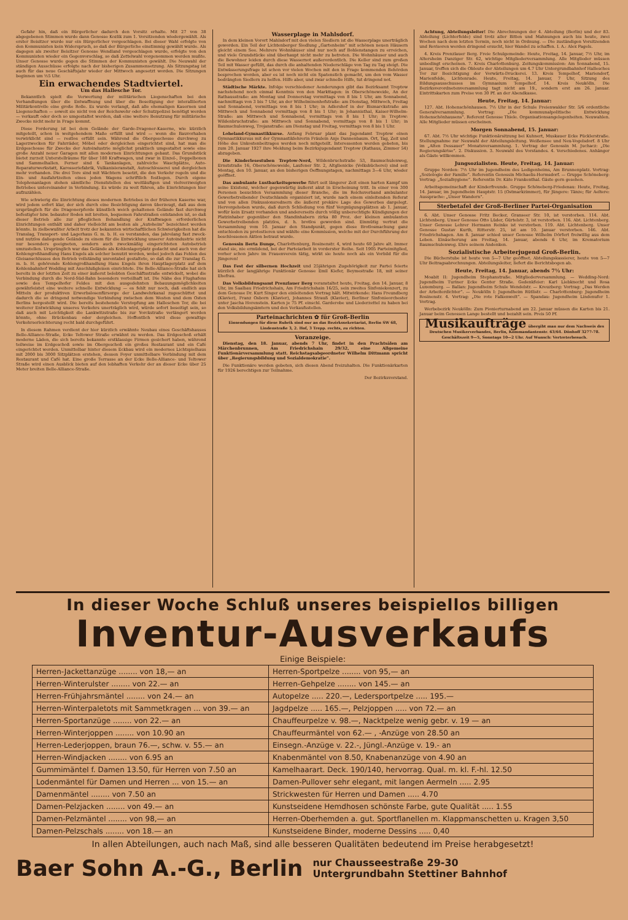Gefahr hin, daß ein Bürgerlicher dadurch den Vorsitz erhalte. Mit 27 von 38 abgegebenen Stimmen wurde dann Genosse Kozlik zum 1. Vorsitzenden wiedergewählt. Als erster Beisitzer wurde nur ein Bürgerlicher vorgeschlagen. Bei dieser Wahl erfolgte von den Kommunisten kein Widerspruch, so daß der Bürgerliche einstimmig gewählt wurde. Als dagegen als zweiter Beisitzer Genosse Wendland vorgeschlagen wurde, erfolgte von den Kommunisten wieder ein Gegenvorschlag, so daß Zettelwahl vorgenommen werden mußte. Unser Genosse wurde gegen die Stimmen der Kommunisten gewählt. Die Neuwahl der ständigen Ausschüsse erfolgte nach der bisherigen Zusammensetzung. Als Sitzungstag ist auch für das neue Geschäftsjahr wieder der Mittwoch angesetzt worden. Die Sitzungen beginnen um ½5 Uhr.
Ein erwachendes Stadtviertel.
Um das Hallesche Tor.
Bekanntlich spielt die Verwertung der militärischen Liegenschaften bei den Verhandlungen über die Entwaffnung und über die Beseitigung der interalliierten Militärkontrolle eine große Rolle. Es wurde verlangt, daß alle ehemaligen Kasernen und Liegenschaften — soweit sie nicht von der Reichswehr oder Schutzpolizei benötigt werden — verkauft oder doch so umgestaltet werden, daß eine weitere Benutzung für militärische Zwecke nicht mehr in Frage kommt.
Diese Forderung ist bei dem Gelände der Garde-Dragoner-Kaserne, wie kürzlich mitgeteilt, schon in weitgehendem Maße erfüllt und wird — wenn die Bauvorhaben verwirklicht sind — restlos erfüllt sein. Während die Obergeschosse durchweg zu Lagerzwecken für Fahrräder, Möbel oder dergleichen eingerichtet sind, hat man die Erdgeschosse für Zwecke der Autoindustrie möglichst praktisch umgestaltet sowie eine große Anzahl neuer Garagen mit allen modernen Einrichtungen gebaut. Das Grundstück bietet zurzeit Unterstellräume für über 180 Kraftwagen, und zwar in Einzel-, Doppelboxen und Sammelhallen. Ferner sind 6 Tankanlagen, zahlreiche Waschplätze, Auto-Reparaturwerkstatt, Karosseriefabrik, Vulkanisieranstalt, Autoschlosserei und dergleichen mehr vorhanden. Die drei Tore sind mit Wächtern besetzt, die den Verkehr regeln und die Ein- und Ausfahrtzeiten eines jeden Wagens schriftlich festlegen. Durch eigene Telephonanlagen stehen sämtliche Dienststellen des weitläufigen und vielverzweigten Betriebes untereinander in Verbindung. Es würde zu weit führen, alle Einrichtungen hier aufzuzählen.
Wie schwierig die Einrichtung dieses modernen Betriebes in der früheren Kaserne war, wird jedem sofort klar, der sich durch eine Besichtigung davon überzeugt, daß aus dem ursprünglich für die Dragonerpferde künstlich weich gehaltenen Gelände fast durchweg befestigter bzw. bebauter Boden mit breiten, bequemen Fahrstraßen entstanden ist, so daß dieser Betrieb alle zur pfleglichen Behandlung der Kraftwagen erforderlichen Einrichtungen enthält und daher vielleicht am besten als „Autoheim“ bezeichnet werden könnte. In zielbewußter Arbeit trotz der bekannten wirtschaftlichen Schwierigkeiten hat die Translag, Transport- und Lagerhaus G. m. b. H. es verstanden, das jahrelang fast zweck- und nutzlos daliegende Gelände zu einem für die Entwicklung unserer Autoindustrie nicht nur besonders geeigneten, sondern auch zweckmäßig eingerichteten Autobetrieb umzustellen. Ursprünglich war das Gelände als Kohlenlagerplatz gedacht und auch von der Kohlengroßhandlung Hans Engels als solcher benutzt worden, wobei jedoch das Fehlen des Gleisanschlusses den Betrieb vollständig unrentabel gestaltete, so daß die zur Translag G. m. b. H. gehörende Kohlengroßhandlung Hans Engels ihren Hauptlagerplatz auf dem Kohlenbahnhof Wedding mit Anschlußgleisen einrichtete. Die Belle-Alliance-Straße hat sich bereits in der letzten Zeit zu einer äußerst belebten Geschäftsstraße entwickelt, wobei die Verbindung durch die Nord-Süd-Bahn besonders vorteilhaft ist. Die Nähe des Flughafens sowie des Tempelhofer Feldes mit den ausgedehnten Bebauungsmöglichkeiten gewährleistet eine weitere schnelle Entwicklung — es fehlt nur noch, daß endlich aus Mitteln der produktiven Erwerbslosenfürsorge der Landwehrkanal zugeschüttet und dadurch die so dringend notwendige Verbindung zwischen dem Westen und dem Osten Berlins hergestellt wird. Die bereits bestehende Verstopfung am Halleschen Tor, die bei weiterer Entwicklung unseres Verkehrs unerträglich wird, würde sofort beseitigt sein, so daß auch mit Leichtigkeit die Lankwitzstraße bis zur Yorckstraße verlängert werden könnte, ohne Brückenbau oder dergleichen. Hoffentlich wird diese gewaltige Verkehrserleichterung recht bald durchgeführt.
In diesem Rahmen verdient der hier kürzlich erwähnte Neubau eines Geschäftshauses Belle-Alliance-Straße, Ecke Teltower Straße erwähnt zu werden. Das Erdgeschoß erhält moderne Läden, die sich bereits bekannte erstklassige Firmen gesichert haben, während teilweise im Erdgeschoß sowie im Obergeschoß ein großes Restaurant und ein Café eingerichtet werden. Unmittelbar hinter diesem Eckbau wird ein modernes Lichtspielhaus mit 2000 bis 3000 Sitzplätzen erstehen, dessen Foyer unmittelbare Verbindung mit dem Restaurant und Café hat. Eine große Terrasse an der Ecke Belle-Alliance- und Teltower Straße wird einen Ausblick bieten auf den lebhaften Verkehr der an dieser Ecke über 25 Meter breiten Belle-Alliance-Straße.
Wasserplage in Mahlsdorf.
In dem kleinen Vorort Mahlsdorf mit den vielen Siedlern ist die Wasserplage unerträglich geworden. Ein Teil der Lichtenberger Siedlung „Gartenheim“ mit schönen neuen Häusern gleicht einem See. Mehrere Wohnhäuser sind nur noch auf Bohlenstangen zu erreichen, und viele Grundstücke sind überhaupt nicht mehr zu betreten. Die Wohnhäuser und auch die Bewohner leiden durch diese Wassernot außerordentlich. Die Keller sind zum großen Teil mit Wasser gefüllt, das durch die anhaltenden Niederschläge von Tag zu Tag steigt. Die Entwässerungsfrage ist schon vor vielen Wochen mit den in Frage kommenden Behörden besprochen worden, aber es ist noch nicht ein Spatenstich gemacht, um den vom Wasser bedrängten Siedlern zu helfen. Hilfe aber, und zwar schnelle Hilfe, tut dringend not.
Städtische Märkte. Infolge verschiedener Aenderungen gibt das Bezirksamt Treptow nachstehend noch einmal Kenntnis von den Markttagen: in Oberschöneweide, An der Rathausstraße: am Montag und Donnerstag vormittags von 8 bis 1 Uhr, am Sonnabend, nachmittags von 3 bis 7 Uhr, an der Wilhelminenhofstraße: am Dienstag, Mittwoch, Freitag und Sonnabend, vormittags von 8 bis 1 Uhr; in Adlershof in der Bismarckstraße am Mittwoch und Sonnabend vormittags von 8 bis 1 Uhr; in Johannisthal, Kaiser-Wilhelm-Straße: am Mittwoch und Sonnabend, vormittags von 8 bis 1 Uhr; in Treptow: Wildenbruchstraße: am Mittwoch und Sonnabend, vormittags von 8 bis 1 Uhr; in Baumschulenweg, Trojanstraße: am Dienstag und Freitag, vormittags von 8 bis 1 Uhr.
Loheland-Gymnastikkurse. Anfang Februar plant das Jugendamt Treptow einen Gymnastikkursus mit der Gymnastiklehrerin Fräulein Anje Dannenbaum. Ort, Tag, Zeit und Höhe des Unkostenbeitrages werden noch mitgeteilt. Interessenten werden gebeten, bis zum 20. Januar 1927 ihre Meldung beim Bezirksjugendamt Treptow (Rathaus, Zimmer 54) abzugeben.
Die Kinderlesestuben Treptow-Nord, Wildenbruchstraße 53, Baumschulenweg, Ernststraße 16, Oberschöneweide, Laufener Str. 2, Altglienicke (Volksbücherei) sind seit Montag, den 10. Januar, an den bisherigen Oeffnungstagen, nachmittags 3—6 Uhr, wieder geöffnet.
Das ambulante Lustbarkeitsgewerbe führt seit längerer Zeit einen harten Kampf um seine Existenz, welcher gegenwärtig äußerst akut in Erscheinung tritt. In einer von 300 Personen besuchten Versammlung dieser Branche, die im Reichsverband ambulanter Gewerbetreibender Deutschlands organisiert ist, wurde nach einem einleitenden Referat und von allen Diskussionsrednern die äußerst prekäre Lage des Gewerbes dargelegt. Hervorgehoben wurde, daß durch Schließung von fünf Vergnügungsplätzen ab 1. Januar, wofür kein Ersatz vorhanden und andererseits durch völlig unberechtigte Kündigungen der Platzinhaber gegenüber den Standinhabern zirka 80 Proz. der kleinen ambulanten Gewerbetreibenden platzlos, d. h. brotlos geworden sind. Einmütig vertrat die Versammlung vom 10. Januar den Standpunkt, gegen diese Brotlosmachung ganz entschieden zu protestieren und wählte eine Kommission, welche mit der Durchführung der beschlossenen Aktion betraut wurde.
Genossin Berta Bunge, Charlottenburg, Rosinenstr. 4, wird heute 60 Jahre alt. Immer stand sie, nie ermüdend, bei der Parteiarbeit in vorderster Reihe. Seit 1905 Parteimitglied, vorher schon Jahre im Frauenverein tätig, wirkt sie heute noch als ein Vorbild für die Jüngeren!
Das Fest der silbernen Hochzeit und 25jährigen Zugehörigkeit zur Partei feierte kürzlich der langjährige Funktionär Genosse Emil Kiefer, Beymestraße 18, mit seiner Ehefrau.
Das Volksbildungsamt Prenzlauer Berg veranstaltet heute, Freitag, den 14. Januar, 8 Uhr, im Saalbau Friedrichshain, Am Friedrichshain 16/25, sein zweites Sinfoniekonzert, zu dem Genosse Dr. Kurt Singer den einleitenden Vortrag hält. Mitwirkende: Hans Freundberg (Klavier), Franz Osborn (Klavier), Johannes Strauß (Klavier), Berliner Sinfonieorchester unter Jascha Horenstein. Karten je 75 Pf. einschl. Garderobe und Liederzettel zu haben bei den Volksbildungsämtern und den Verkaufsstellen.
Parteinachrichten ✿ für Groß-Berlin
Einsendungen für diese Rubrik sind nur an das Bezirkssekretariat, Berlin SW 68, Lindenstraße 3, 2. Hof, 3 Trepp. rechts, zu richten.
Voranzeige.
Dienstag, den 18. Januar, abends 7 Uhr, findet in den Prachtsälen am Märchenbrunnen, Am Friedrichshain 29/32, eine Allgemeine Funktionärversammlung statt. Reichstagsabgeordneter Wilhelm Dittmann spricht über „Regierungsbildung und Sozialdemokratie“.
Die Funktionäre werden gebeten, sich diesen Abend freizuhalten. Die Funktionärkarten für 1926 berechtigen zur Teilnahme.
Der Bezirksvorstand.
Achtung, Abteilungsleiter! Die Abrechnungen der 4. Abteilung (Berlin) und der 83. Abteilung (Lichterfelde) sind trotz aller Bitten und Mahnungen auch bis heute, zwei Wochen nach dem letzten Termin, noch nicht in Ordnung. — Die zuständigen Vorsitzenden und Revisoren werden dringend ersucht, hier Wandel zu schaffen. I. A.: Alex Pagels.
4. Kreis Prenzlauer Berg. Freie Schulgemeinde: Heute, Freitag, 14. Januar, 7½ Uhr, im Altersheim Danziger Str. 62, wichtige Mitgliederversammlung. Alle Mitglieder müssen unbedingt erscheinen. 7. Kreis Charlottenburg. Zeitungskommission: Am Sonnabend, 15. Januar, treffen sich die Obleute der Abteilungen um 4.7 Uhr Untergrundbahnhof Hallesches Tor zur Besichtigung der Vorwärts-Druckerei. 13. Kreis Tempelhof, Mariendorf, Marienfelde, Lichtenrade. Heute, Freitag, 14. Januar, 7 Uhr, Sitzung des Bildungsausschusses im Gymnasium Tempelhof. 14. Kreis Neukölln. Die Bezirksverordnetenversammlung tagt nicht am 19., sondern erst am 26. Januar. Eintrittskarten zum Preise von 30 Pf. an der Abendkasse.
Heute, Freitag, 14. Januar:
127. Abt. Hohenschönhausen. 7½ Uhr in der Schule Freienwalder Str. 5/6 ordentliche Generalversammlung. Vortrag: „Die kommunalpolitische Entwicklung Hohenschönhausens“. Referent Genosse Thiele. Organisationsangelegenheiten. Neuwahlen. Alle Mitglieder müssen erscheinen.
Morgen Sonnabend, 15. Januar:
67. Abt. 7½ Uhr wichtige Funktionärsitzung bei Kuhnert, Muskauer Ecke Pücklerstraße. Stellungnahme zur Neuwahl der Abteilungsleitung. Weißensee und Neu-Vogelsdorf. 8 Uhr im „Alten Dessauer“ Monatsversammlung. 1. Vortrag der Genossin M. Juchacz: „Die Regierungskrise“. 2. Diskussion. 3. Neuwahl des Vorstandes. 4. Verschiedenes. Anhänger als Gäste willkommen.
Jungsozialisten. Heute, Freitag, 14. Januar:
Gruppe Norden: 7½ Uhr im Jugendheim des Ledigenheims, Am Brunnenplatz. Vortrag: „Soziologie der Familie“. Referentin Genossin Michaelis-Hermsdorf. — Gruppe Schöneberg: Vortrag: „Sozialhygiene“. Referentin Dr. Käte Frankenthal. Gäste gern gesehen.
Arbeitsgemeinschaft der Kinderfreunde. Gruppe Schöneberg-Friedenau: Heute, Freitag, 14. Januar, im Jugendheim Hauptstr. 15 (Ostmarkzimmer), für Jüngere: Tänze; für Aeltere: Aussprache: „Unser Wandern“.
Sterbetafel der Groß-Berliner Partei-Organisation
6. Abt. Unser Genosse Fritz Becker, Granseer Str. 10, ist verstorben. 114. Abt. Lichtenberg. Unser Genosse Otto Lüder, Gürtelstr. 3, ist verstorben. 116. Abt. Lichtenberg. Unser Genosse Lehrer Hermann Reinke ist verstorben. 119. Abt. Lichtenberg. Unser Genosse Gustav Kurth, Ritterstr. 25, ist am 10. Januar verstorben. 146. Abt. Friedrichshagen. Am 8. Januar schied unser Genosse Wilhelm Dörfert freiwillig aus dem Leben. Einäscherung am Freitag, 14. Januar, abends 6 Uhr, im Krematorium Baumschulenweg. Ehre seinem Andenken.
Sozialistische Arbeiterjugend Groß-Berlin.
Die Bücherstube ist heute von 5—7 Uhr geöffnet. Abteilungskassierer, heute von 5—7 Uhr Beitragsabrechnungen. Abteilungsleiter, liefert die Berichtsbogen ab.
Heute, Freitag, 14. Januar, abends 7½ Uhr:
Moabit II: Jugendheim Stephanstraße. Mitgliederversammlung. — Wedding-Nord: Jugendheim Turiner Ecke Genter Straße. Gedenkfeier: Karl Liebknecht und Rosa Luxemburg. — Ballan: Jugendheim Schule Wendelstr. — Kreuzberg: Vortrag: „Das Werden der Arbeiterdichter“. — Neukölln I: Jugendheim Rütlistr. — Charlottenburg: Jugendheim Rosinenstr. 4. Vortrag: „Die rote Falkenwelt“. — Spandau: Jugendheim Lindenufer 1. Vortrag.
Werbebezirk Neukölln: Zum Pionierturnabend am 22. Januar müssen die Karten bis 21. Januar beim Genossen Lange bestellt und bezahlt sein. Preis 50 Pf.
Musikaufträge übergibt man nur dem Nachweis des Deutschen Musikerverbandes, Berlin, Kommandantenstr. 63/64. Dönhoff 3277-78. Geschäftszeit 9—5, Sonntags 10—2 Uhr. Auf Wunsch: Vertreterbesuch.
In dieser Woche Schluß unseres beispiellos billigen
Inventur-Ausverkaufs
Einige Beispiele:
| Herren-Jackettanzüge ........ von 18,— an | Herren-Sportpelze ........ von 95,— an |
| Herren-Winterulster ........ von 22.— an | Herren-Gehpelze ........ von 145.— an |
| Herren-Frühjahrsmäntel ........ von 24.— an | Autopelze ..... 220.—, Ledersportpelze ..... 195.— |
| Herren-Winterpaletots mit Sammetkragen ... von 39.— an | Jagdpelze ..... 165.—, Pelzjoppen ..... von 72.— an |
| Herren-Sportanzüge ........ von 22.— an | Chauffeurpelze v. 98.—, Nacktpelze wenig gebr. v. 19 — an |
| Herren-Winterjoppen ........ von 10.90 an | Chauffeurmäntel von 62.— , -Anzüge von 28.50 an |
| Herren-Lederjoppen, braun 76.—, schw. v. 55.— an | Einsegn.-Anzüge v. 22.-, Jüngl.-Anzüge v. 19.- an |
| Herren-Windjacken ........ von 6.95 an | Knabenmäntel von 8.50, Knabenanzüge von 4.90 an |
| Gummimäntel f. Damen 13.50, für Herren von 7.50 an | Kamelhaarart. Deck. 190/140, hervorrag. Qual. m. kl. F.-hl. 12.50 |
| Lodenmäntel für Damen und Herren ... von 15.— an | Damen-Pullover sehr elegant, mit langen Aermeln ..... 2.95 |
| Damenmäntel ........ von 7.50 an | Strickwesten für Herren und Damen ..... 4.70 |
| Damen-Pelzjacken ........ von 49.— an | Kunstseidene Hemdhosen schönste Farbe, gute Qualität ..... 1.55 |
| Damen-Pelzmäntel ........ von 98,— an | Herren-Oberhemden a. gut. Sportflanellen m. Klappmanschetten u. Kragen 3,50 |
| Damen-Pelzschals ........ von 18.— an | Kunstseidene Binder, moderne Dessins ..... 0,40 |
| In allen Abteilungen, auch nach Maß, sind alle besseren Qualitäten bedeutend im Preise herabgesetzt! | |
Baer Sohn A.-G., Berlin nur Chausseestraße 29-30
Untergrundbahn Stettiner Bahnhof